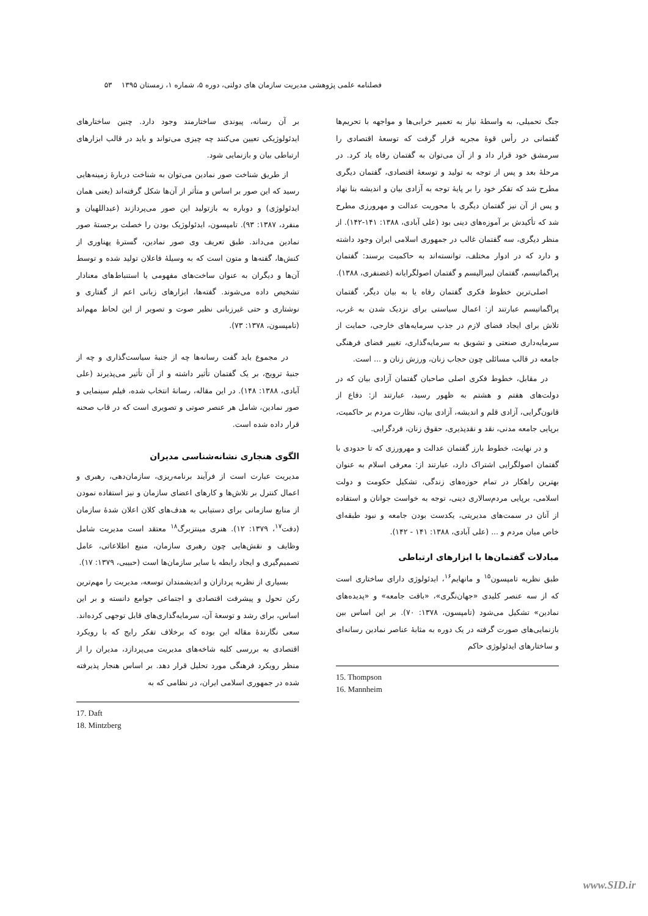فصلنامه علمی پژوهشی مدیریت سازمان های دولتی، دوره ۵، شماره ۱، زمستان ۱۳۹۵ ۵۳
جنگ تحمیلی، به واسطهٔ نیاز به تعمیر خرابی‌ها و مواجهه با تحریم‌ها گفتمانی در رأس قوهٔ مجریه قرار گرفت که توسعهٔ اقتصادی را سرمشق خود قرار داد و از آن می‌توان به گفتمان رفاه یاد کرد. در مرحلهٔ بعد و پس از توجه به تولید و توسعهٔ اقتصادی، گفتمان دیگری مطرح شد که تفکر خود را بر پایهٔ توجه به آزادی بیان و اندیشه بنا نهاد و پس از آن نیز گفتمان دیگری با محوریت عدالت و مهرورزی مطرح شد که تأکیدش بر آموزه‌های دینی بود (علی آبادی، ۱۳۸۸: ۱۴۱-۱۴۲). از منظر دیگری، سه گفتمان غالب در جمهوری اسلامی ایران وجود داشته و دارد که در ادوار مختلف، توانسته‌اند به حاکمیت برسند: گفتمان پراگماتیسم، گفتمان لیبرالیسم و گفتمان اصولگرایانه (غضنفری، ۱۳۸۸).
اصلی‌ترین خطوط فکری گفتمان رفاه یا به بیان دیگر، گفتمان پراگماتیسم عبارتند از: اعمال سیاستی برای نزدیک شدن به غرب، تلاش برای ایجاد فضای لازم در جذب سرمایه‌های خارجی، حمایت از سرمایه‌داری صنعتی و تشویق به سرمایه‌گذاری، تغییر فضای فرهنگی جامعه در قالب مسائلی چون حجاب زنان، ورزش زنان و ... است.
در مقابل، خطوط فکری اصلی صاحبان گفتمان آزادی بیان که در دولت‌های هفتم و هشتم به ظهور رسید، عبارتند از: دفاع از قانون‌گرایی، آزادی قلم و اندیشه، آزادی بیان، نظارت مردم بر حاکمیت، برپایی جامعه مدنی، نقد و نقدپذیری، حقوق زنان، فردگرایی.
و در نهایت، خطوط بارز گفتمان عدالت و مهرورزی که تا حدودی با گفتمان اصولگرایی اشتراک دارد، عبارتند از: معرفی اسلام به عنوان بهترین راهکار در تمام حوزه‌های زندگی، تشکیل حکومت و دولت اسلامی، برپایی مردم‌سالاری دینی، توجه به خواست جوانان و استفاده از آنان در سمت‌های مدیریتی، یکدست بودن جامعه و نبود طبقه‌ای خاص میان مردم و ... (علی آبادی، ۱۳۸۸: ۱۴۱ - ۱۴۲).
مبادلات گفتمان‌ها با ابزارهای ارتباطی
طبق نظریه تامپسون<sup>۱۵</sup> و مانهایم<sup>۱۶</sup>، ایدئولوژی دارای ساختاری است که از سه عنصر کلیدی «جهان‌نگری»، «بافت جامعه» و «پدیده‌های نمادین» تشکیل می‌شود (تامپسون، ۱۳۷۸: ۷۰). بر این اساس بین بازنمایی‌های صورت گرفته در یک دوره به مثابهٔ عناصر نمادین رسانه‌ای و ساختارهای ایدئولوژی حاکم
15. Thompson
16. Mannheim
بر آن رسانه، پیوندی ساختارمند وجود دارد. چنین ساختارهای ایدئولوژیکی تعیین می‌کنند چه چیزی می‌تواند و باید در قالب ابزارهای ارتباطی بیان و بازنمایی شود.
از طریق شناخت صور نمادین می‌توان به شناخت دربارهٔ زمینه‌هایی رسید که این صور بر اساس و متأثر از آن‌ها شکل گرفته‌اند (یعنی همان ایدئولوژی) و دوباره به بازتولید این صور می‌پردازند (عبداللهیان و منفرد، ۱۳۸۷: ۹۳). تامپسون، ایدئولوژیک بودن را خصلت برجستهٔ صور نمادین می‌داند. طبق تعریف وی صور نمادین، گسترهٔ پهناوری از کنش‌ها، گفته‌ها و متون است که به وسیلهٔ فاعلان تولید شده و توسط آن‌ها و دیگران به عنوان ساخت‌های مفهومی یا استنباط‌های معنادار تشخیص داده می‌شوند. گفته‌ها، ابزارهای زبانی اعم از گفتاری و نوشتاری و حتی غیرزبانی نظیر صوت و تصویر از این لحاظ مهم‌اند (تامپسون، ۱۳۷۸: ۷۳).
در مجموع باید گفت رسانه‌ها چه از جنبهٔ سیاست‌گذاری و چه از جنبهٔ ترویج، بر یک گفتمان تأثیر داشته و از آن تأثیر می‌پذیرند (علی آبادی، ۱۳۸۸: ۱۴۸). در این مقاله، رسانهٔ انتخاب شده، فیلم سینمایی و صور نمادین، شامل هر عنصر صوتی و تصویری است که در قاب صحنه قرار داده شده است.
الگوی هنجاری نشانه‌شناسی مدیران
مدیریت عبارت است از فرآیند برنامه‌ریزی، سازمان‌دهی، رهبری و اعمال کنترل بر تلاش‌ها و کارهای اعضای سازمان و نیز استفاده نمودن از منابع سازمانی برای دستیابی به هدف‌های کلان اعلان شدهٔ سازمان (دفت<sup>۱۷</sup>، ۱۳۷۹: ۱۲). هنری مینتزبرگ<sup>۱۸</sup> معتقد است مدیریت شامل وظایف و نقش‌هایی چون رهبری سازمان، منبع اطلاعاتی، عامل تصمیم‌گیری و ایجاد رابطه با سایر سازمان‌ها است (حبیبی، ۱۳۷۹: ۱۷).
بسیاری از نظریه پردازان و اندیشمندان توسعه، مدیریت را مهم‌ترین رکن تحول و پیشرفت اقتصادی و اجتماعی جوامع دانسته و بر این اساس، برای رشد و توسعهٔ آن، سرمایه‌گذاری‌های قابل توجهی کرده‌اند. سعی نگارندهٔ مقاله این بوده که برخلاف تفکر رایج که با رویکرد اقتصادی به بررسی کلیه شاخه‌های مدیریت می‌پردازد، مدیران را از منظر رویکرد فرهنگی مورد تحلیل قرار دهد. بر اساس هنجار پذیرفته شده در جمهوری اسلامی ایران، در نظامی که به
17. Daft
18. Mintzberg
www.SID.ir